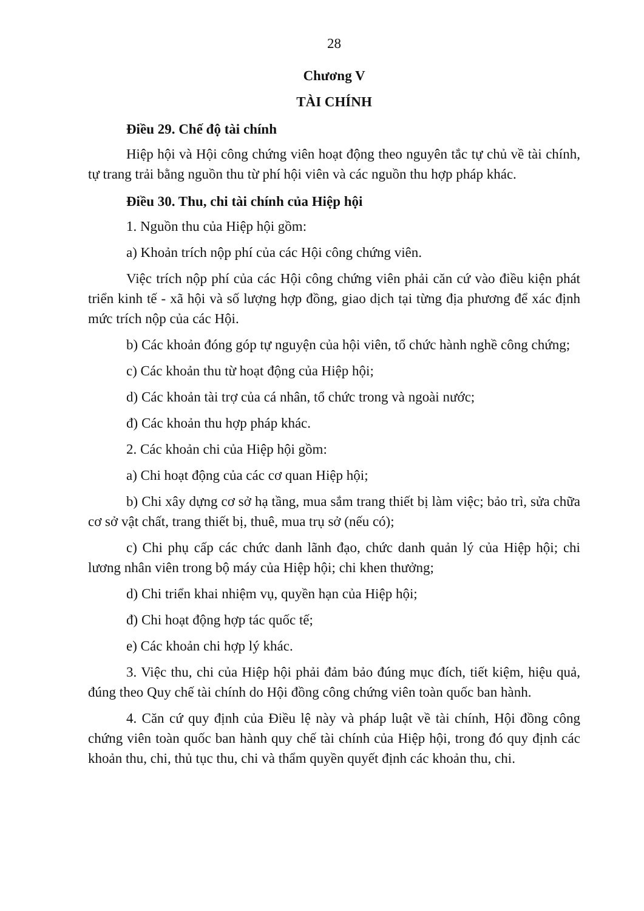28
Chương V
TÀI CHÍNH
Điều 29. Chế độ tài chính
Hiệp hội và Hội công chứng viên hoạt động theo nguyên tắc tự chủ về tài chính, tự trang trải bằng nguồn thu từ phí hội viên và các nguồn thu hợp pháp khác.
Điều 30. Thu, chi tài chính của Hiệp hội
1. Nguồn thu của Hiệp hội gồm:
a) Khoản trích nộp phí của các Hội công chứng viên.
Việc trích nộp phí của các Hội công chứng viên phải căn cứ vào điều kiện phát triển kinh tế - xã hội và số lượng hợp đồng, giao dịch tại từng địa phương để xác định mức trích nộp của các Hội.
b) Các khoản đóng góp tự nguyện của hội viên, tổ chức hành nghề công chứng;
c) Các khoản thu từ hoạt động của Hiệp hội;
d) Các khoản tài trợ của cá nhân, tổ chức trong và ngoài nước;
đ) Các khoản thu hợp pháp khác.
2. Các khoản chi của Hiệp hội gồm:
a) Chi hoạt động của các cơ quan Hiệp hội;
b) Chi xây dựng cơ sở hạ tầng, mua sắm trang thiết bị làm việc; bảo trì, sửa chữa cơ sở vật chất, trang thiết bị, thuê, mua trụ sở (nếu có);
c) Chi phụ cấp các chức danh lãnh đạo, chức danh quản lý của Hiệp hội; chi lương nhân viên trong bộ máy của Hiệp hội; chi khen thưởng;
d) Chi triển khai nhiệm vụ, quyền hạn của Hiệp hội;
đ) Chi hoạt động hợp tác quốc tế;
e) Các khoản chi hợp lý khác.
3. Việc thu, chi của Hiệp hội phải đảm bảo đúng mục đích, tiết kiệm, hiệu quả, đúng theo Quy chế tài chính do Hội đồng công chứng viên toàn quốc ban hành.
4. Căn cứ quy định của Điều lệ này và pháp luật về tài chính, Hội đồng công chứng viên toàn quốc ban hành quy chế tài chính của Hiệp hội, trong đó quy định các khoản thu, chi, thủ tục thu, chi và thẩm quyền quyết định các khoản thu, chi.